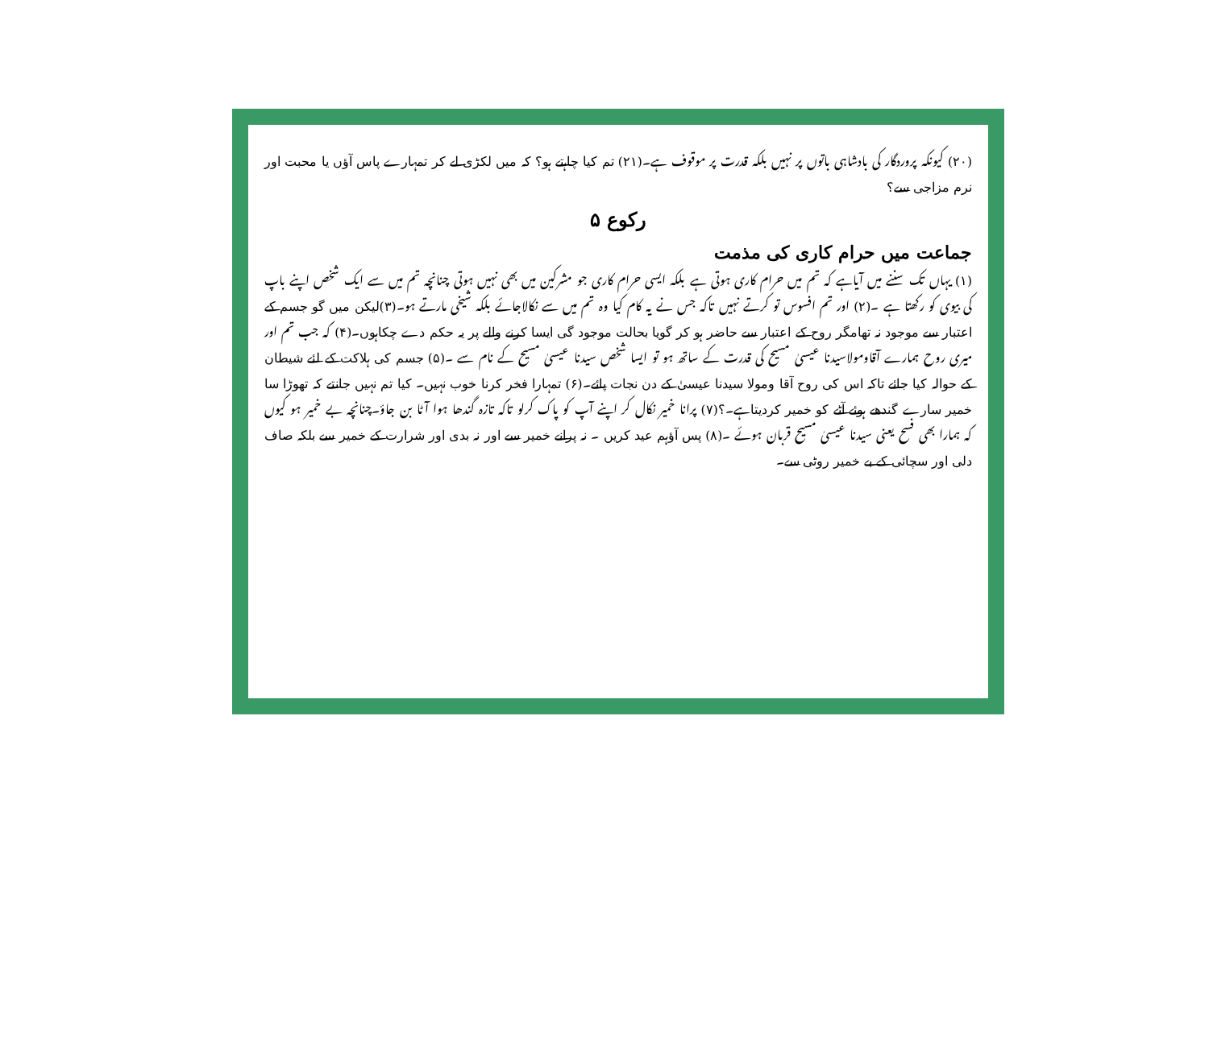(۲۰) کیونکہ پروردگار کی بادشاہی باتوں پر نہیں بلکہ قدرت پر موقوف ہے۔(۲۱) تم کیا چاہتے ہو؟ کہ میں لکڑی لے کر تمہارے پاس آؤں یا محبت اور نرم مزاجی سے؟
رکوع ۵
جماعت میں حرام کاری کی مذمت
(۱) یہاں تک سننے میں آیاہے کہ تم میں حرام کاری ہوتی ہے بلکہ ایسی حرام کاری جو مشرکین میں بھی نہیں ہوتی چنانچہ تم میں سے ایک شخص اپنے باپ کی بیوی کو رکھتا ہے ۔(۲) اور تم افسوس تو کرتے نہیں تاکہ جس نے یہ کام کیا وہ تم میں سے نکالاجائے بلکہ شیخی مارتے ہو۔(۳)لیکن میں گو جسم کے اعتبار سے موجود نہ تھامگر روح کے اعتبار سے حاضر ہو کر گویا بحالت موجود گی ایسا کرنے والے پر یہ حکم دے چکاہوں۔(۴) کہ جب تم اور میری روح ہمارے آقاومولاسیدنا عیسیٰ مسیح کی قدرت کے ساتھ ہو تو ایسا شخص سیدنا عیسیٰ مسیح کے نام سے ۔(۵) جسم کی ہلاکت کے لئے شیطان کے حوالہ کیا جائے تاکہ اس کی روح آقا ومولا سیدنا عیسیٰ کے دن نجات پائے۔(۶) تمہارا فخر کرنا خوب نہیں۔ کیا تم نہیں جانتے کہ تھوڑا سا خمیر سارے گندھے ہوئے آٹے کو خمیر کردیتاہے۔؟(۷) پرانا خمیر نکال کر اپنے آپ کو پاک کرلو تاکہ تازہ گندھا ہوا آٹا بن جاؤ۔چنانچہ بے خمیر ہو کیوں کہ ہمارا بھی فسح یعنی سیدنا عیسیٰ مسیح قربان ہوئے ۔(۸) پس آؤہم عید کریں ۔ نہ پرانے خمیر سے اور نہ بدی اور شرارت کے خمیر سے بلکہ صاف دلی اور سچائی کے بے خمیر روٹی سے۔